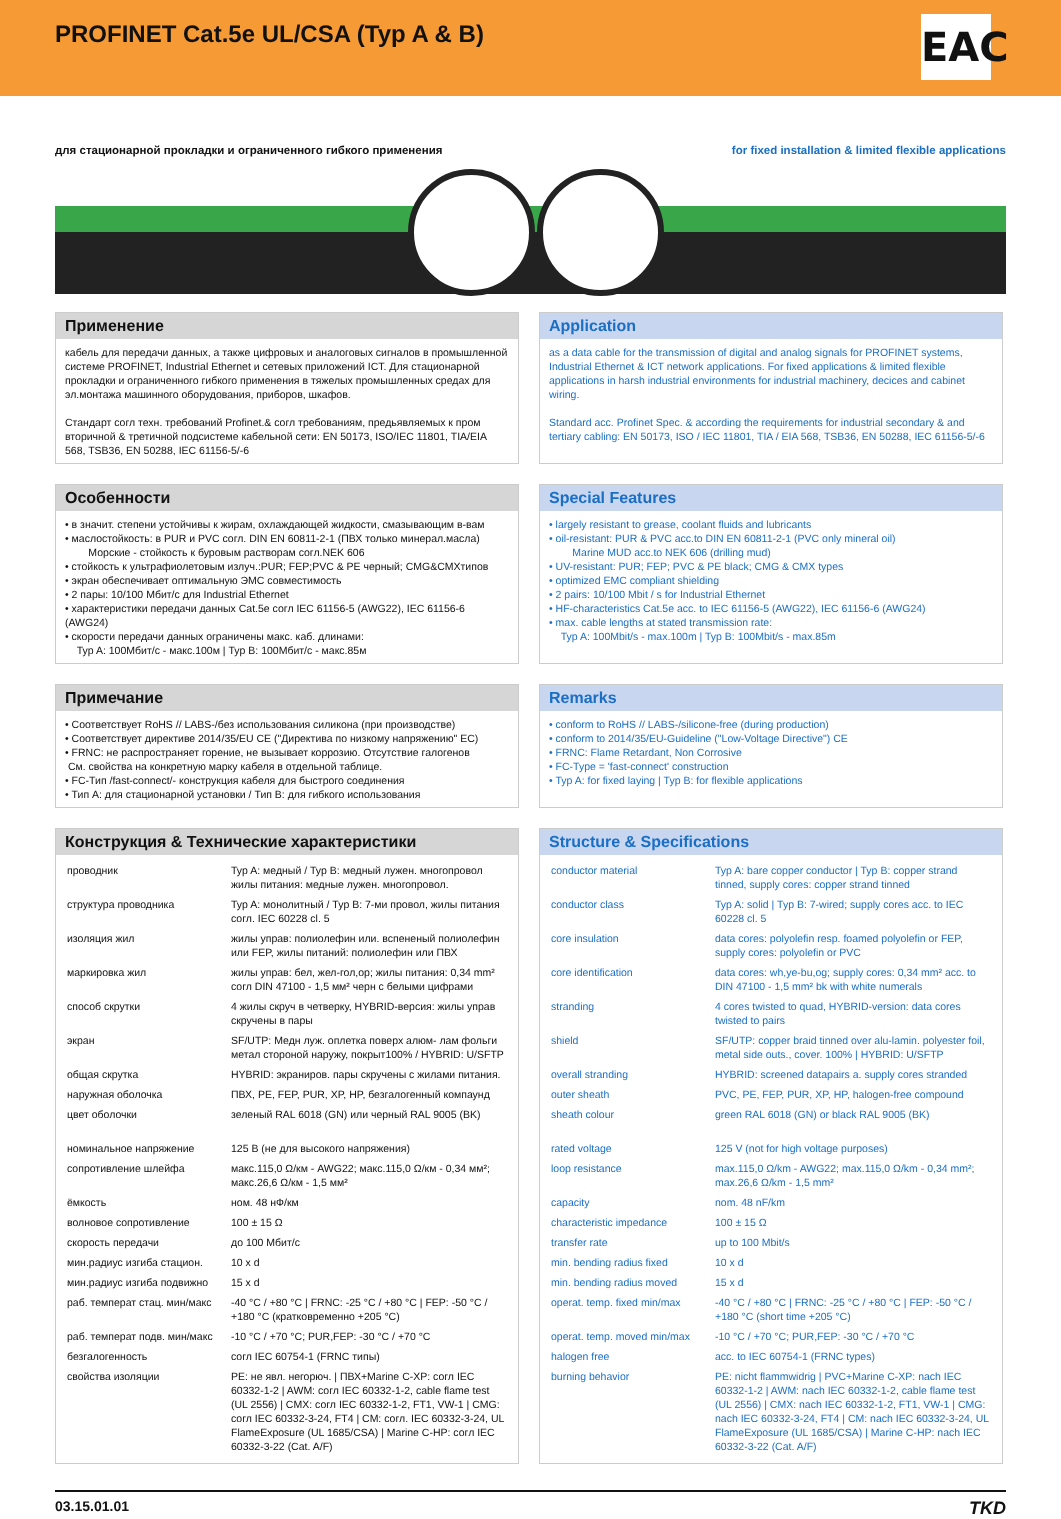PROFINET Cat.5e UL/CSA (Typ A & B)
EAC
для стационарной прокладки и ограниченного гибкого применения for fixed installation & limited flexible applications
Применение
кабель для передачи данных, а также цифровых и аналоговых сигналов в промышленной системе PROFINET, Industrial Ethernet и сетевых приложений ICT. Для стационарной прокладки и ограниченного гибкого применения в тяжелых промышленных средах для эл.монтажа машинного оборудования, приборов, шкафов.
Стандарт согл техн. требований Profinet.& согл требованиям, предьявляемых к пром вторичной & третичной подсистеме кабельной сети: EN 50173, ISO/IEC 11801, TIA/EIA 568, TSB36, EN 50288, IEC 61156-5/-6
Application
as a data cable for the transmission of digital and analog signals for PROFINET systems, Industrial Ethernet & ICT network applications. For fixed applications & limited flexible applications in harsh industrial environments for industrial machinery, decices and cabinet wiring.
Standard acc. Profinet Spec. & according the requirements for industrial secondary & and tertiary cabling: EN 50173, ISO / IEC 11801, TIA / EIA 568, TSB36, EN 50288, IEC 61156-5/-6
Особенности
• в значит. степени устойчивы к жирам, охлаждающей жидкости, смазывающим в-вам
• маслостойкость: в PUR и PVC согл. DIN EN 60811-2-1 (ПВХ только минерал.масла)
Морские - стойкость к буровым растворам согл.NEK 606
• стойкость к ультрафиолетовым излуч.:PUR; FEP;PVC & PE черный; CMG&CMXтипов
• экран обеспечивает оптимальную ЭМС совместимость
• 2 пары: 10/100 Мбит/с для Industrial Ethernet
• характеристики передачи данных Cat.5e согл IEC 61156-5 (AWG22), IEC 61156-6 (AWG24)
• скорости передачи данных ограничены макс. каб. длинами:
Typ A: 100Мбит/с - макс.100м | Typ B: 100Мбит/с - макс.85м
Special Features
• largely resistant to grease, coolant fluids and lubricants
• oil-resistant: PUR & PVC acc.to DIN EN 60811-2-1 (PVC only mineral oil)
Marine MUD acc.to NEK 606 (drilling mud)
• UV-resistant: PUR; FEP; PVC & PE black; CMG & CMX types
• optimized EMC compliant shielding
• 2 pairs: 10/100 Mbit / s for Industrial Ethernet
• HF-characteristics Cat.5e acc. to IEC 61156-5 (AWG22), IEC 61156-6 (AWG24)
• max. cable lengths at stated transmission rate:
Typ A: 100Mbit/s - max.100m | Typ B: 100Mbit/s - max.85m
Примечание
• Соответствует RoHS // LABS-/без использования силикона (при производстве)
• Соответствует директиве 2014/35/EU CE ("Директива по низкому напряжению" EC)
• FRNC: не распространяет горение, не вызывает коррозию. Отсутствие галогенов
См. свойства на конкретную марку кабеля в отдельной таблице.
• FC-Тип /fast-connect/- конструкция кабеля для быстрого соединения
• Тип A: для стационарной установки / Тип B: для гибкого использования
Remarks
• conform to RoHS // LABS-/silicone-free (during production)
• conform to 2014/35/EU-Guideline ("Low-Voltage Directive") CE
• FRNC: Flame Retardant, Non Corrosive
• FC-Type = 'fast-connect' construction
• Typ A: for fixed laying | Typ B: for flexible applications
Конструкция & Технические характеристики
| проводник | Typ A: медный / Typ B: медный лужен. многопровол жилы питания: медные лужен. многопровол. |
| структура проводника | Typ A: монолитный / Typ B: 7-ми провол, жилы питания согл. IEC 60228 cl. 5 |
| изоляция жил | жилы управ: полиолефин или. вспененый полиолефин или FEP, жилы питаний: полиолефин или ПВХ |
| маркировка жил | жилы управ: бел, жел-гол,ор; жилы питания: 0,34 mm² согл DIN 47100 - 1,5 мм² черн с белыми цифрами |
| способ скрутки | 4 жилы скруч в четверку, HYBRID-версия: жилы управ скручены в пары |
| экран | SF/UTP: Медн луж. оплетка поверх алюм- лам фольги метал стороной наружу, покрыт100% / HYBRID: U/SFTP |
| общая скрутка | HYBRID: экраниров. пары скручены с жилами питания. |
| наружная оболочка | ПВХ, PE, FEP, PUR, XP, HP, безгалогенный компаунд |
| цвет оболочки | зеленый RAL 6018 (GN) или черный RAL 9005 (BK) |
| номинальное напряжение | 125 В (не для высокого напряжения) |
| сопротивление шлейфа | макс.115,0 Ω/км - AWG22; макс.115,0 Ω/км - 0,34 мм²; макс.26,6 Ω/км - 1,5 мм² |
| ёмкость | ном. 48 нФ/км |
| волновое сопротивление | 100 ± 15 Ω |
| скорость передачи | до 100 Мбит/с |
| мин.радиус изгиба стацион. | 10 x d |
| мин.радиус изгиба подвижно | 15 x d |
| раб. температ стац. мин/макс | -40 °C / +80 °C / FRNC: -25 °C / +80 °C / FEP: -50 °C / +180 °C (кратковременно +205 °C) |
| раб. температ подв. мин/макс | -10 °C / +70 °C; PUR,FEP: -30 °C / +70 °C |
| безгалогенность | согл IEC 60754-1 (FRNC типы) |
| свойства изоляции | PE: не явл. негорюч. / ПВХ+Marine C-XP: согл IEC 60332-1-2 / AWM: согл IEC 60332-1-2, cable flame test (UL 2556) / CMX: согл IEC 60332-1-2, FT1, VW-1 / CMG: согл IEC 60332-3-24, FT4 / CM: согл. IEC 60332-3-24, UL FlameExposure (UL 1685/CSA) / Marine C-HP: согл IEC 60332-3-22 (Cat. A/F) |
Structure & Specifications
| conductor material | Typ A: bare copper conductor / Typ B: copper strand tinned, supply cores: copper strand tinned |
| conductor class | Typ A: solid / Typ B: 7-wired; supply cores acc. to IEC 60228 cl. 5 |
| core insulation | data cores: polyolefin resp. foamed polyolefin or FEP, supply cores: polyolefin or PVC |
| core identification | data cores: wh,ye-bu,og; supply cores: 0,34 mm² acc. to DIN 47100 - 1,5 mm² bk with white numerals |
| stranding | 4 cores twisted to quad, HYBRID-version: data cores twisted to pairs |
| shield | SF/UTP: copper braid tinned over alu-lamin. polyester foil, metal side outs., cover. 100% / HYBRID: U/SFTP |
| overall stranding | HYBRID: screened datapairs a. supply cores stranded |
| outer sheath | PVC, PE, FEP, PUR, XP, HP, halogen-free compound |
| sheath colour | green RAL 6018 (GN) or black RAL 9005 (BK) |
| rated voltage | 125 V (not for high voltage purposes) |
| loop resistance | max.115,0 Ω/km - AWG22; max.115,0 Ω/km - 0,34 mm²; max.26,6 Ω/km - 1,5 mm² |
| capacity | nom. 48 nF/km |
| characteristic impedance | 100 ± 15 Ω |
| transfer rate | up to 100 Mbit/s |
| min. bending radius fixed | 10 x d |
| min. bending radius moved | 15 x d |
| operat. temp. fixed min/max | -40 °C / +80 °C / FRNC: -25 °C / +80 °C / FEP: -50 °C / +180 °C (short time +205 °C) |
| operat. temp. moved min/max | -10 °C / +70 °C; PUR,FEP: -30 °C / +70 °C |
| halogen free | acc. to IEC 60754-1 (FRNC types) |
| burning behavior | PE: nicht flammwidrig / PVC+Marine C-XP: nach IEC 60332-1-2 / AWM: nach IEC 60332-1-2, cable flame test (UL 2556) / CMX: nach IEC 60332-1-2, FT1, VW-1 / CMG: nach IEC 60332-3-24, FT4 / CM: nach IEC 60332-3-24, UL FlameExposure (UL 1685/CSA) / Marine C-HP: nach IEC 60332-3-22 (Cat. A/F) |
03.15.01.01 TKD